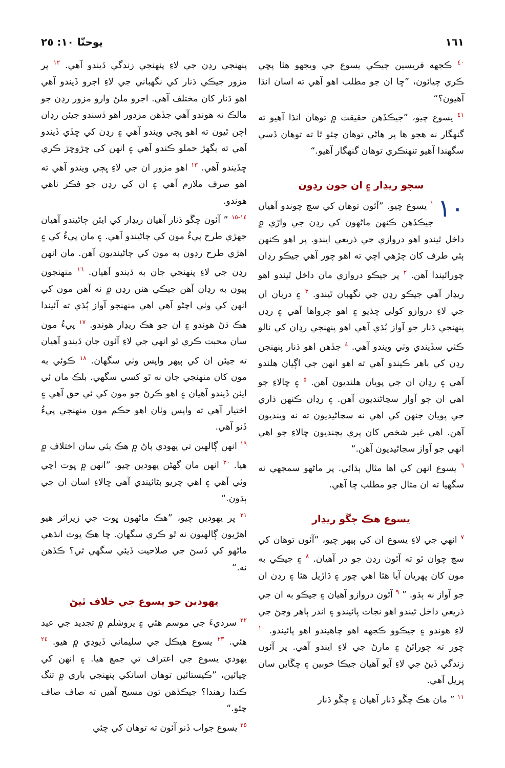١٦١ يوحنّا ١٠: ٢٥
<sup>٤٠</sup> ڪجهه فريسين جيڪي يسوع جي ويجهو هئا پڇي ڪري چيائون، ”ڇا ان جو مطلب اهو آهي ته اسان انڌا آهيون؟“
<sup>٤١</sup> يسوع چيو، ”جيڪڏهن حقيقت ۾ توهان انڌا آهيو ته گنهگار نه هجو ها پر هاڻي توهان چئو ٿا ته توهان ڏسي سگهندا آهيو تنهنڪري توهان گنهگار آهيو.“
سچو ريڍار ۽ ان جون رڍون
١٠<sup>١</sup> يسوع چيو. ”آئون توهان کي سچ چوندو آهيان جيڪڏهن ڪنهن ماڻهون کي رڍن جي واڙي ۾ داخل ٿيندو اهو دروازي جي ذريعي ايندو. پر اهو ڪنهن ٻئي طرف کان چڙهي اچي ته اهو چور آهي جيڪو رڍان چورائيندا آهن. <sup>٢</sup> پر جيڪو دروازي مان داخل ٿيندو اهو ريڍار آهي جيڪو رڍن جي نگهبان ٿيندو. <sup>٣</sup> ۽ دربان ان جي لاءِ دروازو کولي ڇڏيو ۽ اهو چرواها آهي ۽ رڍن پنهنجي ڌنار جو آواز ٻُڌي آهي اهو پنهنجي رڍان کي نالو ڪٺي سڏيندي وٺي ويندو آهي. <sup>٤</sup> جڏهن اهو ڌنار پنهنجن رڍن کي ٻاهر ڪيندو آهي ته اهو انهن جي اڳيان هلندو آهي ۽ رڍان ان جي پويان هلنديون آهن. <sup>٥</sup> ۽ ڇالاءِ جو اهي ان جو آواز سڃاڻنديون آهن. ۽ رڍان ڪنهن ڌاري جي پويان جنهن کي اهي نه سڃاڻيديون ته نه وينديون آهن. اهي غير شخص کان پري ڀڄنديون ڇالاءِ جو اهي انهي جو آواز سڃاڻيديون آهن.“
<sup>٦</sup> يسوع انهن کي اها مثال ٻڌائي. پر ماڻهو سمجهي نه سگهيا ته ان مثال جو مطلب ڇا آهي.
يسوع هڪ چڱو ريڍار
<sup>٧</sup> انهي جي لاءِ يسوع ان کي ٻيهر چيو، ”آئون توهان کي سچ چوان ٿو ته آئون رڍن جو در آهيان. <sup>٨</sup> ۽ جيڪي به مون کان پهريان آيا هئا اهي چور ۽ ڌاڙيل هئا ۽ رڍن ان جو آواز نه ٻڌو. ” <sup>٩</sup> آئون دروازو آهيان ۽ جيڪو به ان جي ذريعي داخل ٿيندو اهو نجات پائيندو ۽ اندر ٻاهر وڃڻ جي لاءِ هوندو ۽ جيڪوو ڪجهه اهو چاهيندو اهو پائيندو. <sup>١٠</sup> چور ته چورائڻ ۽ مارڻ جي لاءِ ايندو آهي. پر آئون زندگي ڏيڻ جي لاءِ آيو آهيان جيڪا خوبين ۽ چڱاين سان ڀريل آهي.
<sup>١١</sup> ” مان هڪ چڱو ڌنار آهيان ۽ چڱو ڌنار
پنهنجي رڍن جي لاءِ پنهنجي زندگي ڏيندو آهي. <sup>١٢</sup> پر مزور جيڪي ڌنار کي نگهباني جي لاءِ اجرو ڏيندو آهي اهو ڌنار کان مختلف آهي. اجرو ملڻ وارو مزور رڍن جو مالڪ نه هوندو آهي جڏهن مزدور اهو ڏسندو جيئن رڍان اچن ٿيون ته اهو ڀڄي ويندو آهي ۽ رڍن کي ڇڏي ڏيندو آهي ته بگهڙ حملو ڪندو آهي ۽ انهن کي ڇڙوڇڙ ڪري ڇڏيندو آهي. <sup>١٣</sup> اهو مزور ان جي لاءِ ڀڄي ويندو آهي ته اهو صرف ملازم آهي ۽ ان کي رڍن جو فڪر ناهي هوندو.
<sup>١٤-١٥</sup> ” آئون چڱو ڌنار آهيان ريڍار کي ايئن ڄاڻيندو آهيان جهڙي طرح پيءُ مون کي ڄاڻيندو آهي. ۽ مان پيءُ کي ۽ اهڙي طرح رڍون به مون کي ڄاڻينديون آهن. مان انهن رڍن جي لاءِ پنهنجي جان به ڏيندو آهيان. <sup>١٦</sup> منهنجون ٻيون به رڍان آهن جيڪي هنن رڍن ۾ نه آهن مون کي انهن کي وٺي اچڻو آهي اهي منهنجو آواز ٻُڌي ته آئيندا هڪ ڌڻ هوندو ۽ ان جو هڪ ريڍار هوندو. <sup>١٧</sup> پيءُ مون سان محبت ڪري ٿو انهي جي لاءِ آئون جان ڏيندو آهيان ته جيئن ان کي ٻيهر واپس وٺي سگهان. <sup>١٨</sup> ڪوئي به مون کان منهنجي جان نه ٿو کسي سگهي. بلڪ مان ئي ايئن ڏيندو آهيان ۽ اهو ڪرڻ جو مون کي ئي حق آهي ۽ اختيار آهي ته واپس وٺان اهو حڪم مون منهنجي پيءُ ڏنو آهي.
<sup>١٩</sup> انهن ڳالهين تي يهودي پاڻ ۾ هڪ ٻئي سان اختلاف ۾ هيا. <sup>٢٠</sup> انهن مان گهڻن يهودين چيو. ”انهن ۾ ڀوت اچي وئي آهي ۽ اهي چريو بڻائيندي آهي ڇالاءِ اسان ان جي ٻڌون.“
<sup>٢١</sup> پر يهودين چيو، ”هڪ ماڻهون ڀوت جي زيراثر هيو اهڙيون ڳالهيون نه ٿو ڪري سگهان. ڇا هڪ ڀوت انڌهي ماڻهو کي ڏسڻ جي صلاحيت ڏيئي سگهي ٿي؟ ڪڏهن نه.“
يهودين جو يسوع جي خلاف ٿيڻ
<sup>٢٢</sup> سرديءَ جي موسم هئي ۽ يروشلم ۾ تجديد جي عيد هئي. <sup>٢٣</sup> يسوع هيڪل جي سليماني ڏيوڍي ۾ هيو. <sup>٢٤</sup> يهودي يسوع جي اعتراف تي جمع هيا. ۽ انهن کي چيائين، ”ڪيستائين توهان اسانکي پنهنجي باري ۾ تنگ ڪندا رهندا؟ جيڪڏهن تون مسيح آهين ته صاف صاف چئو.“
<sup>٢٥</sup> يسوع جواب ڏنو آئون ته توهان کي چئي